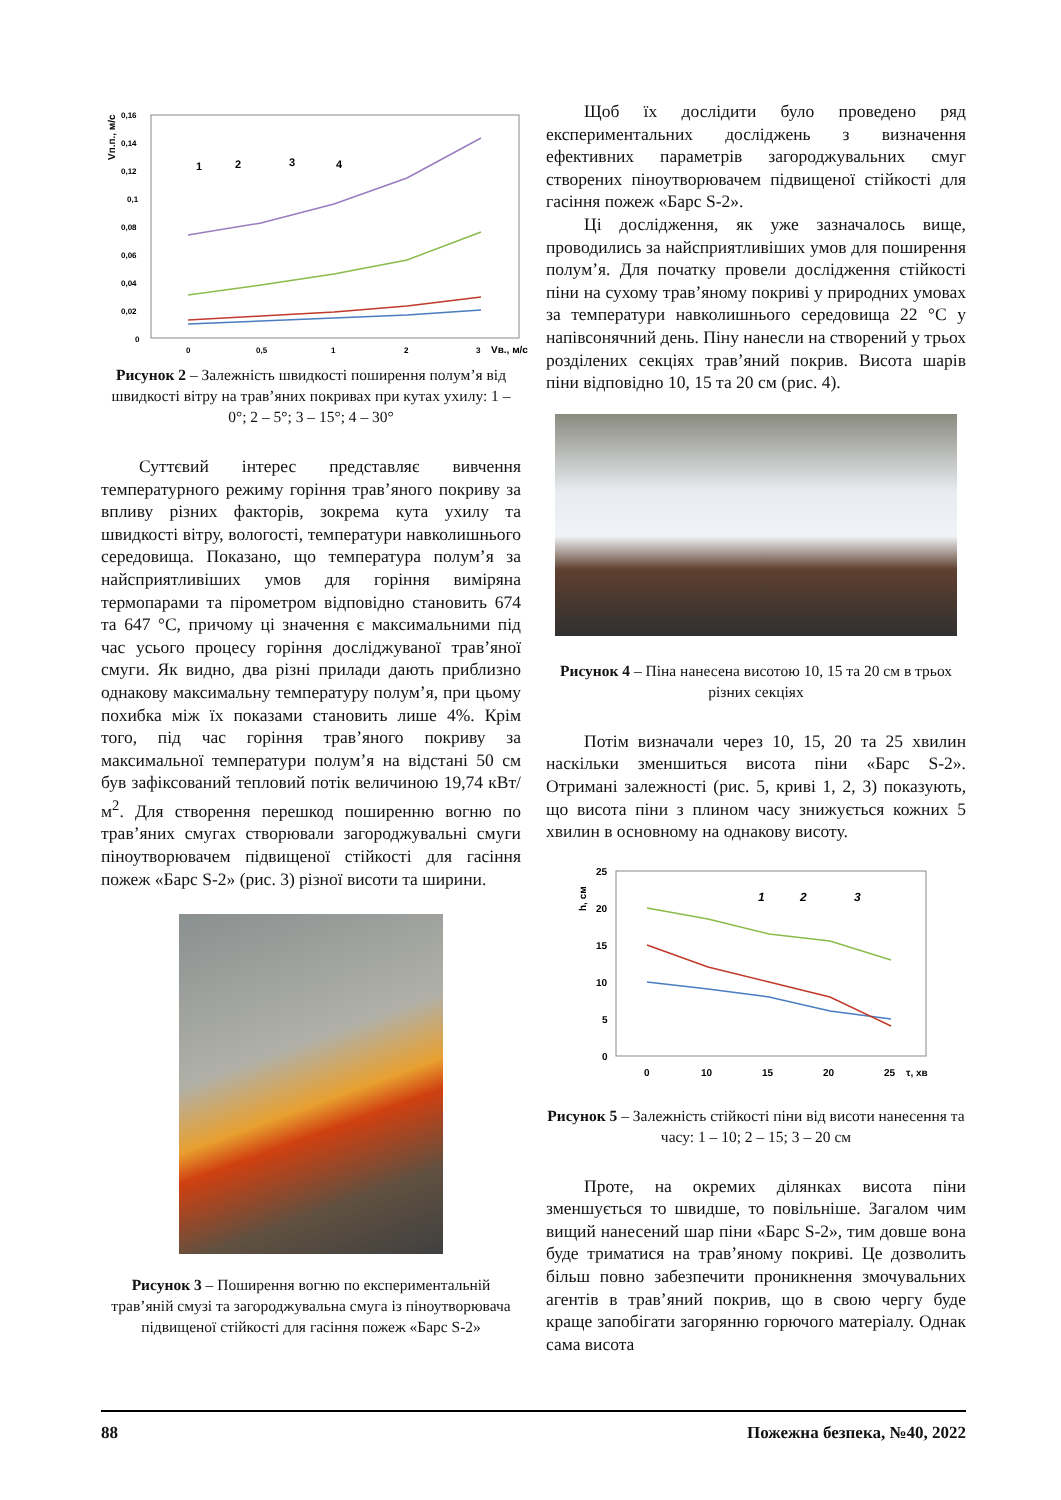Vп.п., м/с
0,16
0,14
0,12
0,1
0,08
0,06
0,04
0,02
0
0
0,5
1
2
3
Vв., м/с
1
2
3
4
Рисунок 2 – Залежність швидкості поширення полум’я від швидкості вітру на трав’яних покривах при кутах ухилу: 1 – 0°; 2 – 5°; 3 – 15°; 4 – 30°
Суттєвий інтерес представляє вивчення температурного режиму горіння трав’яного покриву за впливу різних факторів, зокрема кута ухилу та швидкості вітру, вологості, температури навколишнього середовища. Показано, що температура полум’я за найсприятливіших умов для горіння виміряна термопарами та пірометром відповідно становить 674 та 647 °С, причому ці значення є максимальними під час усього процесу горіння досліджуваної трав’яної смуги. Як видно, два різні прилади дають приблизно однакову максимальну температуру полум’я, при цьому похибка між їх показами становить лише 4%. Крім того, під час горіння трав’яного покриву за максимальної температури полум’я на відстані 50 см був зафіксований тепловий потік величиною 19,74 кВт/м<sup>2</sup>. Для створення перешкод поширенню вогню по трав’яних смугах створювали загороджувальні смуги піноутворювачем підвищеної стійкості для гасіння пожеж «Барс S-2» (рис. 3) різної висоти та ширини.
Рисунок 3 – Поширення вогню по експериментальній трав’яній смузі та загороджувальна смуга із піноутворювача підвищеної стійкості для гасіння пожеж «Барс S-2»
Щоб їх дослідити було проведено ряд експериментальних досліджень з визначення ефективних параметрів загороджувальних смуг створених піноутворювачем підвищеної стійкості для гасіння пожеж «Барс S-2».
Ці дослідження, як уже зазначалось вище, проводились за найсприятливіших умов для поширення полум’я. Для початку провели дослідження стійкості піни на сухому трав’яному покриві у природних умовах за температури навколишнього середовища 22 °С у напівсонячний день. Піну нанесли на створений у трьох розділених секціях трав’яний покрив. Висота шарів піни відповідно 10, 15 та 20 см (рис. 4).
Рисунок 4 – Піна нанесена висотою 10, 15 та 20 см в трьох різних секціях
Потім визначали через 10, 15, 20 та 25 хвилин наскільки зменшиться висота піни «Барс S-2». Отримані залежності (рис. 5, криві 1, 2, 3) показують, що висота піни з плином часу знижується кожних 5 хвилин в основному на однакову висоту.
h, см
25
20
15
10
5
0
0
10
15
20
25
τ, хв
1
2
3
Рисунок 5 – Залежність стійкості піни від висоти нанесення та часу: 1 – 10; 2 – 15; 3 – 20 см
Проте, на окремих ділянках висота піни зменшується то швидше, то повільніше. Загалом чим вищий нанесений шар піни «Барс S-2», тим довше вона буде триматися на трав’яному покриві. Це дозволить більш повно забезпечити проникнення змочувальних агентів в трав’яний покрив, що в свою чергу буде краще запобігати загорянню горючого матеріалу. Однак сама висота
88 Пожежна безпека, №40, 2022